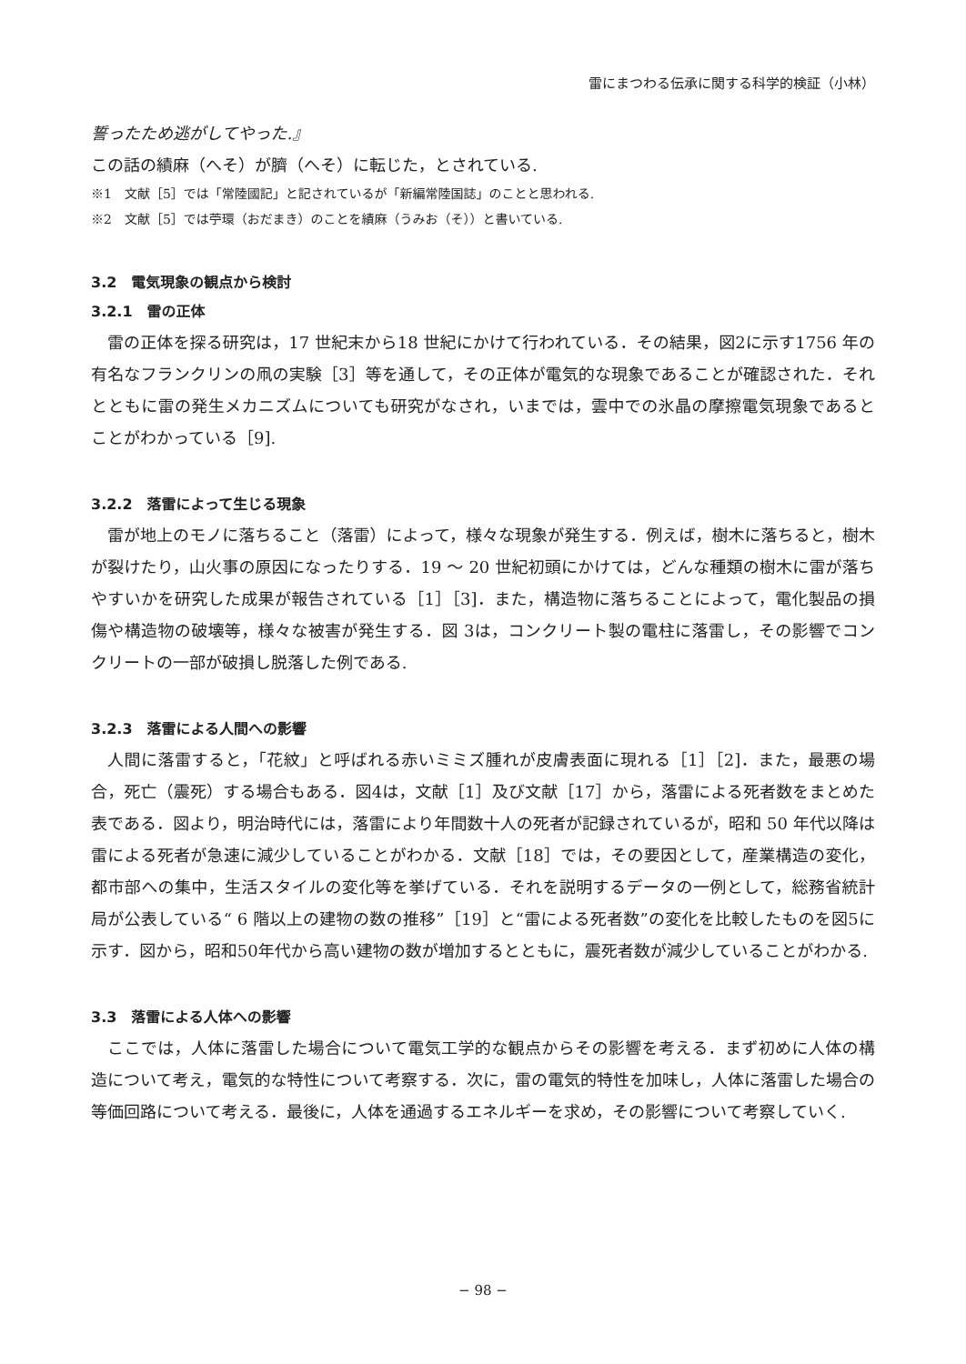雷にまつわる伝承に関する科学的検証（小林）
誓ったため逃がしてやった.』
この話の績麻（へそ）が臍（へそ）に転じた，とされている.
※1　文献［5］では「常陸國記」と記されているが「新編常陸国誌」のことと思われる.
※2　文献［5］では苧環（おだまき）のことを績麻（うみお（そ））と書いている.
3.2　電気現象の観点から検討
3.2.1　雷の正体
雷の正体を探る研究は，17 世紀末から18 世紀にかけて行われている．その結果，図2に示す1756 年の有名なフランクリンの凧の実験［3］等を通して，その正体が電気的な現象であることが確認された．それとともに雷の発生メカニズムについても研究がなされ，いまでは，雲中での氷晶の摩擦電気現象であるとことがわかっている［9].
3.2.2　落雷によって生じる現象
雷が地上のモノに落ちること（落雷）によって，様々な現象が発生する．例えば，樹木に落ちると，樹木が裂けたり，山火事の原因になったりする．19 ～ 20 世紀初頭にかけては，どんな種類の樹木に雷が落ちやすいかを研究した成果が報告されている［1］［3]．また，構造物に落ちることによって，電化製品の損傷や構造物の破壊等，様々な被害が発生する．図 3は，コンクリート製の電柱に落雷し，その影響でコンクリートの一部が破損し脱落した例である.
3.2.3　落雷による人間への影響
人間に落雷すると，「花紋」と呼ばれる赤いミミズ腫れが皮膚表面に現れる［1］［2]．また，最悪の場合，死亡（震死）する場合もある．図4は，文献［1］及び文献［17］から，落雷による死者数をまとめた表である．図より，明治時代には，落雷により年間数十人の死者が記録されているが，昭和 50 年代以降は雷による死者が急速に減少していることがわかる．文献［18］では，その要因として，産業構造の変化，都市部への集中，生活スタイルの変化等を挙げている．それを説明するデータの一例として，総務省統計局が公表している“ 6 階以上の建物の数の推移”［19］と“雷による死者数”の変化を比較したものを図5に示す．図から，昭和50年代から高い建物の数が増加するとともに，震死者数が減少していることがわかる.
3.3　落雷による人体への影響
ここでは，人体に落雷した場合について電気工学的な観点からその影響を考える．まず初めに人体の構造について考え，電気的な特性について考察する．次に，雷の電気的特性を加味し，人体に落雷した場合の等価回路について考える．最後に，人体を通過するエネルギーを求め，その影響について考察していく.
− 98 −